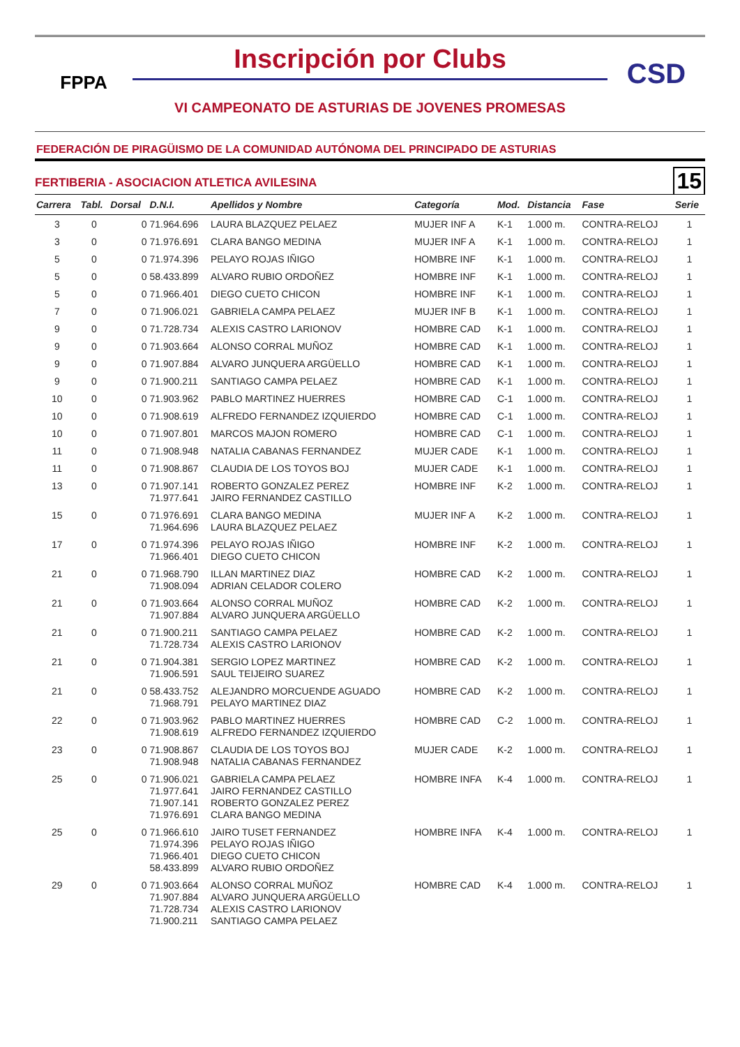FPPA
Inscripción por Clubs
VI CAMPEONATO DE ASTURIAS DE JOVENES PROMESAS
CSD
FEDERACIÓN DE PIRAGÜISMO DE LA COMUNIDAD AUTÓNOMA DEL PRINCIPADO DE ASTURIAS
FERTIBERIA - ASOCIACION ATLETICA AVILESINA 15
| Carrera | Tabl. | Dorsal | D.N.I. | Apellidos y Nombre | Categoría | Mod. | Distancia | Fase | Serie |
| --- | --- | --- | --- | --- | --- | --- | --- | --- | --- |
| 3 | 0 | 0 | 71.964.696 | LAURA BLAZQUEZ PELAEZ | MUJER INF A | K-1 | 1.000 m. | CONTRA-RELOJ | 1 |
| 3 | 0 | 0 | 71.976.691 | CLARA BANGO MEDINA | MUJER INF A | K-1 | 1.000 m. | CONTRA-RELOJ | 1 |
| 5 | 0 | 0 | 71.974.396 | PELAYO ROJAS IÑIGO | HOMBRE INF | K-1 | 1.000 m. | CONTRA-RELOJ | 1 |
| 5 | 0 | 0 | 58.433.899 | ALVARO RUBIO ORDOÑEZ | HOMBRE INF | K-1 | 1.000 m. | CONTRA-RELOJ | 1 |
| 5 | 0 | 0 | 71.966.401 | DIEGO CUETO CHICON | HOMBRE INF | K-1 | 1.000 m. | CONTRA-RELOJ | 1 |
| 7 | 0 | 0 | 71.906.021 | GABRIELA CAMPA PELAEZ | MUJER INF B | K-1 | 1.000 m. | CONTRA-RELOJ | 1 |
| 9 | 0 | 0 | 71.728.734 | ALEXIS CASTRO LARIONOV | HOMBRE CAD | K-1 | 1.000 m. | CONTRA-RELOJ | 1 |
| 9 | 0 | 0 | 71.903.664 | ALONSO CORRAL MUÑOZ | HOMBRE CAD | K-1 | 1.000 m. | CONTRA-RELOJ | 1 |
| 9 | 0 | 0 | 71.907.884 | ALVARO JUNQUERA ARGÜELLO | HOMBRE CAD | K-1 | 1.000 m. | CONTRA-RELOJ | 1 |
| 9 | 0 | 0 | 71.900.211 | SANTIAGO CAMPA PELAEZ | HOMBRE CAD | K-1 | 1.000 m. | CONTRA-RELOJ | 1 |
| 10 | 0 | 0 | 71.903.962 | PABLO MARTINEZ HUERRES | HOMBRE CAD | C-1 | 1.000 m. | CONTRA-RELOJ | 1 |
| 10 | 0 | 0 | 71.908.619 | ALFREDO FERNANDEZ IZQUIERDO | HOMBRE CAD | C-1 | 1.000 m. | CONTRA-RELOJ | 1 |
| 10 | 0 | 0 | 71.907.801 | MARCOS MAJON ROMERO | HOMBRE CAD | C-1 | 1.000 m. | CONTRA-RELOJ | 1 |
| 11 | 0 | 0 | 71.908.948 | NATALIA CABANAS FERNANDEZ | MUJER CADE | K-1 | 1.000 m. | CONTRA-RELOJ | 1 |
| 11 | 0 | 0 | 71.908.867 | CLAUDIA DE LOS TOYOS BOJ | MUJER CADE | K-1 | 1.000 m. | CONTRA-RELOJ | 1 |
| 13 | 0 | 0 | 71.907.141 71.977.641 | ROBERTO GONZALEZ PEREZ JAIRO FERNANDEZ CASTILLO | HOMBRE INF | K-2 | 1.000 m. | CONTRA-RELOJ | 1 |
| 15 | 0 | 0 | 71.976.691 71.964.696 | CLARA BANGO MEDINA LAURA BLAZQUEZ PELAEZ | MUJER INF A | K-2 | 1.000 m. | CONTRA-RELOJ | 1 |
| 17 | 0 | 0 | 71.974.396 71.966.401 | PELAYO ROJAS IÑIGO DIEGO CUETO CHICON | HOMBRE INF | K-2 | 1.000 m. | CONTRA-RELOJ | 1 |
| 21 | 0 | 0 | 71.968.790 71.908.094 | ILLAN MARTINEZ DIAZ ADRIAN CELADOR COLERO | HOMBRE CAD | K-2 | 1.000 m. | CONTRA-RELOJ | 1 |
| 21 | 0 | 0 | 71.903.664 71.907.884 | ALONSO CORRAL MUÑOZ ALVARO JUNQUERA ARGÜELLO | HOMBRE CAD | K-2 | 1.000 m. | CONTRA-RELOJ | 1 |
| 21 | 0 | 0 | 71.900.211 71.728.734 | SANTIAGO CAMPA PELAEZ ALEXIS CASTRO LARIONOV | HOMBRE CAD | K-2 | 1.000 m. | CONTRA-RELOJ | 1 |
| 21 | 0 | 0 | 71.904.381 71.906.591 | SERGIO LOPEZ MARTINEZ SAUL TEIJEIRO SUAREZ | HOMBRE CAD | K-2 | 1.000 m. | CONTRA-RELOJ | 1 |
| 21 | 0 | 0 | 58.433.752 71.968.791 | ALEJANDRO MORCUENDE AGUADO PELAYO MARTINEZ DIAZ | HOMBRE CAD | K-2 | 1.000 m. | CONTRA-RELOJ | 1 |
| 22 | 0 | 0 | 71.903.962 71.908.619 | PABLO MARTINEZ HUERRES ALFREDO FERNANDEZ IZQUIERDO | HOMBRE CAD | C-2 | 1.000 m. | CONTRA-RELOJ | 1 |
| 23 | 0 | 0 | 71.908.867 71.908.948 | CLAUDIA DE LOS TOYOS BOJ NATALIA CABANAS FERNANDEZ | MUJER CADE | K-2 | 1.000 m. | CONTRA-RELOJ | 1 |
| 25 | 0 | 0 | 71.906.021 71.977.641 71.907.141 71.976.691 | GABRIELA CAMPA PELAEZ JAIRO FERNANDEZ CASTILLO ROBERTO GONZALEZ PEREZ CLARA BANGO MEDINA | HOMBRE INFA | K-4 | 1.000 m. | CONTRA-RELOJ | 1 |
| 25 | 0 | 0 | 71.966.610 71.974.396 71.966.401 58.433.899 | JAIRO TUSET FERNANDEZ PELAYO ROJAS IÑIGO DIEGO CUETO CHICON ALVARO RUBIO ORDOÑEZ | HOMBRE INFA | K-4 | 1.000 m. | CONTRA-RELOJ | 1 |
| 29 | 0 | 0 | 71.903.664 71.907.884 71.728.734 71.900.211 | ALONSO CORRAL MUÑOZ ALVARO JUNQUERA ARGÜELLO ALEXIS CASTRO LARIONOV SANTIAGO CAMPA PELAEZ | HOMBRE CAD | K-4 | 1.000 m. | CONTRA-RELOJ | 1 |